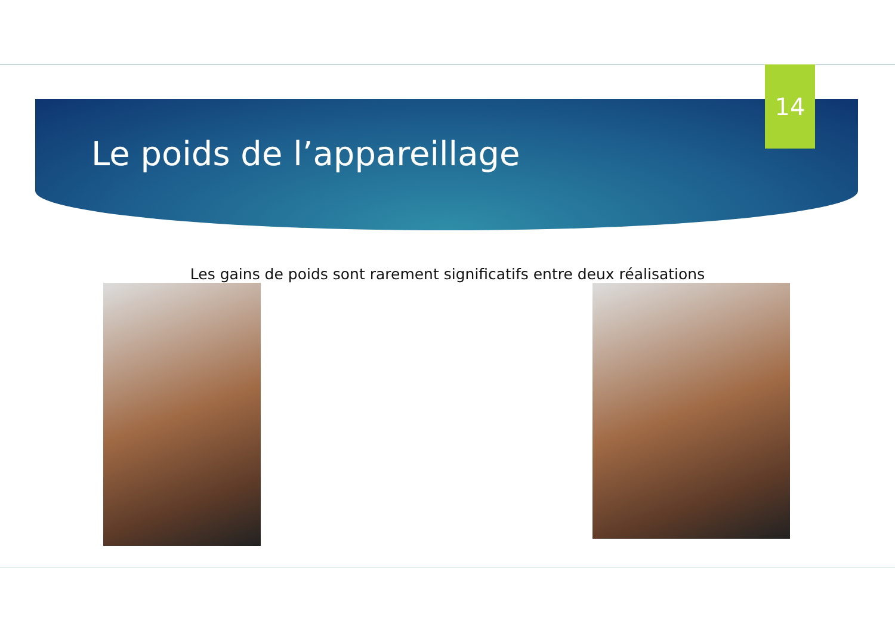Le poids de l’appareillage
14
Les gains de poids sont rarement significatifs entre deux réalisations